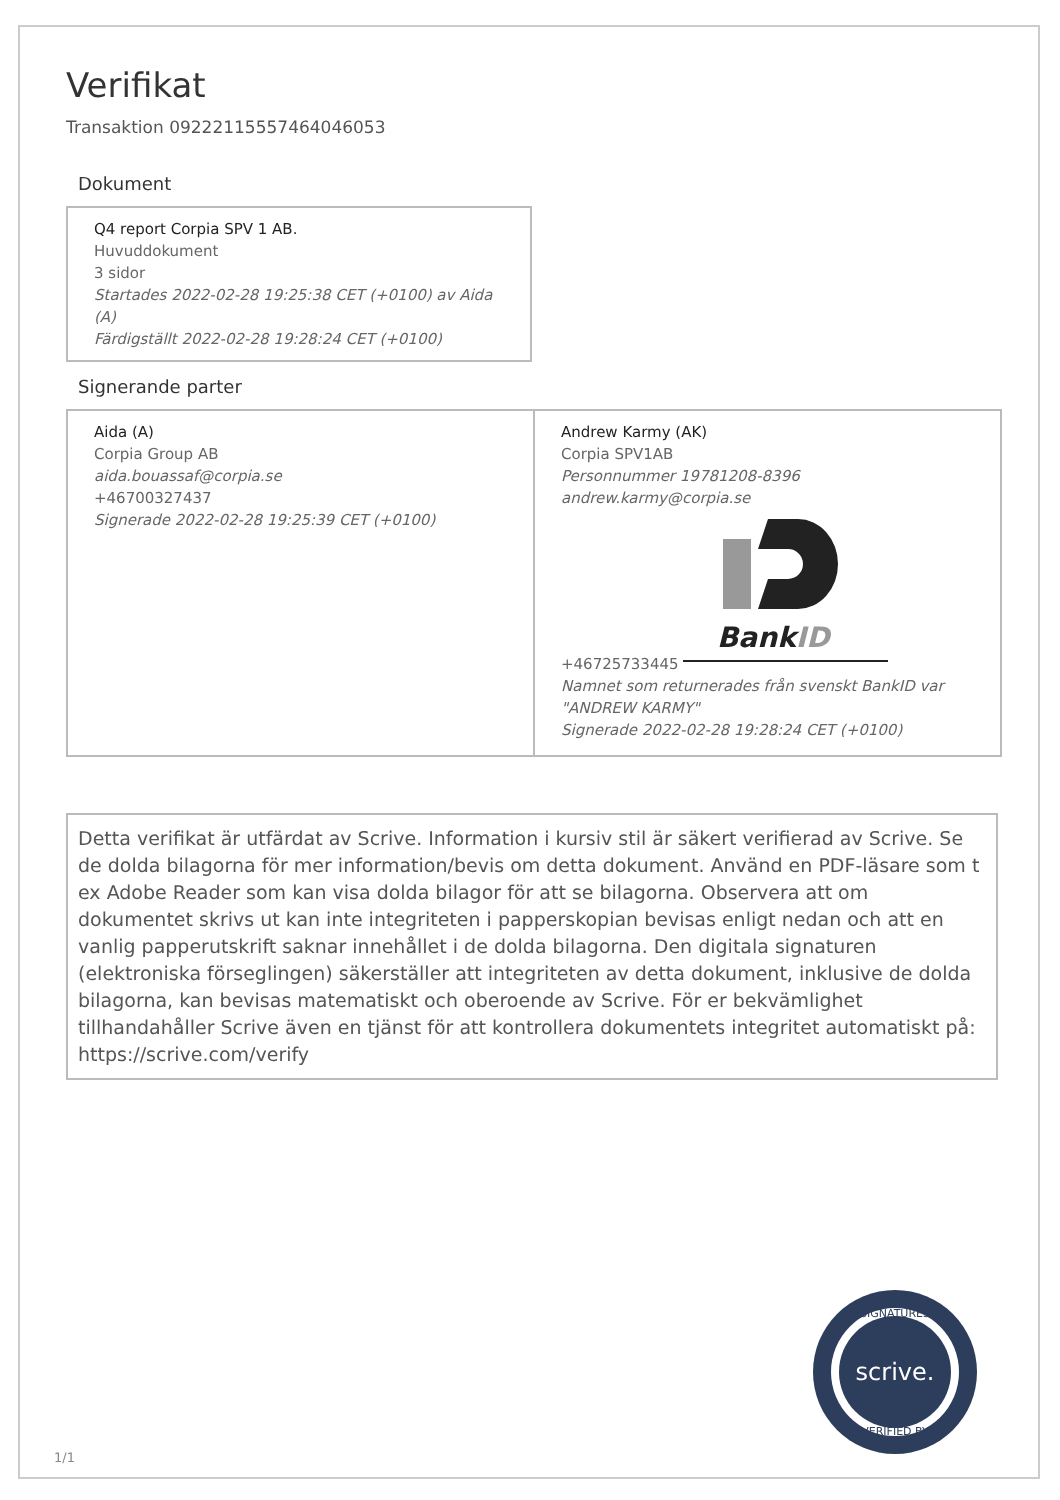Verifikat
Transaktion 09222115557464046053
Dokument
Q4 report Corpia SPV 1 AB.
Huvuddokument
3 sidor
Startades 2022-02-28 19:25:38 CET (+0100) av Aida (A)
Färdigställt 2022-02-28 19:28:24 CET (+0100)
Signerande parter
Aida (A)
Corpia Group AB
aida.bouassaf@corpia.se
+46700327437
Signerade 2022-02-28 19:25:39 CET (+0100)
Andrew Karmy (AK)
Corpia SPV1AB
Personnummer 19781208-8396
andrew.karmy@corpia.se
+46725733445
BankID
Namnet som returnerades från svenskt BankID var "ANDREW KARMY"
Signerade 2022-02-28 19:28:24 CET (+0100)
Detta verifikat är utfärdat av Scrive. Information i kursiv stil är säkert verifierad av Scrive. Se de dolda bilagorna för mer information/bevis om detta dokument. Använd en PDF-läsare som t ex Adobe Reader som kan visa dolda bilagor för att se bilagorna. Observera att om dokumentet skrivs ut kan inte integriteten i papperskopian bevisas enligt nedan och att en vanlig papperutskrift saknar innehållet i de dolda bilagorna. Den digitala signaturen (elektroniska förseglingen) säkerställer att integriteten av detta dokument, inklusive de dolda bilagorna, kan bevisas matematiskt och oberoende av Scrive. För er bekvämlighet tillhandahåller Scrive även en tjänst för att kontrollera dokumentets integritet automatiskt på: https://scrive.com/verify
scrive.
SIGNATURES
VERIFIED BY
1/1